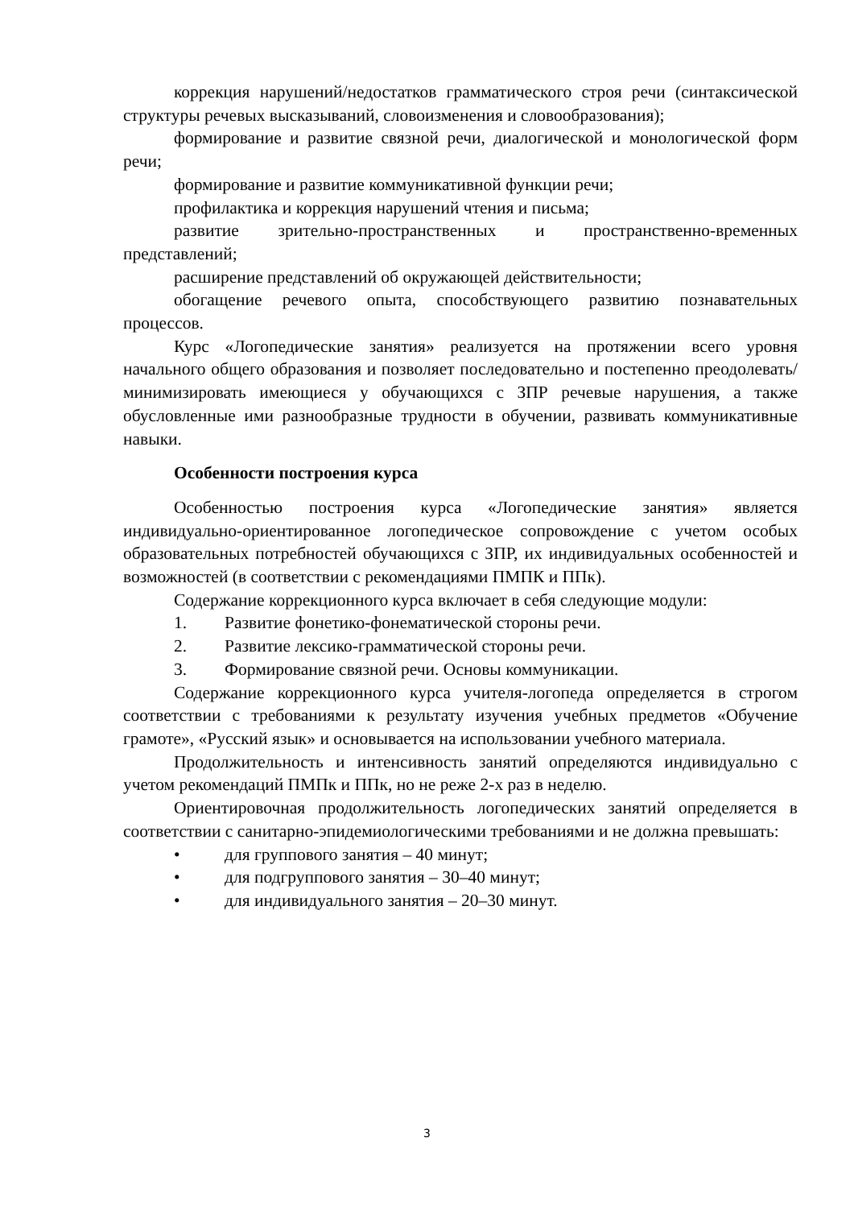коррекция нарушений/недостатков грамматического строя речи (синтаксической структуры речевых высказываний, словоизменения и словообразования);
формирование и развитие связной речи, диалогической и монологической форм речи;
формирование и развитие коммуникативной функции речи;
профилактика и коррекция нарушений чтения и письма;
развитие зрительно-пространственных и пространственно-временных представлений;
расширение представлений об окружающей действительности;
обогащение речевого опыта, способствующего развитию познавательных процессов.
Курс «Логопедические занятия» реализуется на протяжении всего уровня начального общего образования и позволяет последовательно и постепенно преодолевать/минимизировать имеющиеся у обучающихся с ЗПР речевые нарушения, а также обусловленные ими разнообразные трудности в обучении, развивать коммуникативные навыки.
Особенности построения курса
Особенностью построения курса «Логопедические занятия» является индивидуально-ориентированное логопедическое сопровождение с учетом особых образовательных потребностей обучающихся с ЗПР, их индивидуальных особенностей и возможностей (в соответствии с рекомендациями ПМПК и ППк).
Содержание коррекционного курса включает в себя следующие модули:
1. Развитие фонетико-фонематической стороны речи.
2. Развитие лексико-грамматической стороны речи.
3. Формирование связной речи. Основы коммуникации.
Содержание коррекционного курса учителя-логопеда определяется в строгом соответствии с требованиями к результату изучения учебных предметов «Обучение грамоте», «Русский язык» и основывается на использовании учебного материала.
Продолжительность и интенсивность занятий определяются индивидуально с учетом рекомендаций ПМПк и ППк, но не реже 2-х раз в неделю.
Ориентировочная продолжительность логопедических занятий определяется в соответствии с санитарно-эпидемиологическими требованиями и не должна превышать:
• для группового занятия – 40 минут;
• для подгруппового занятия – 30–40 минут;
• для индивидуального занятия – 20–30 минут.
3